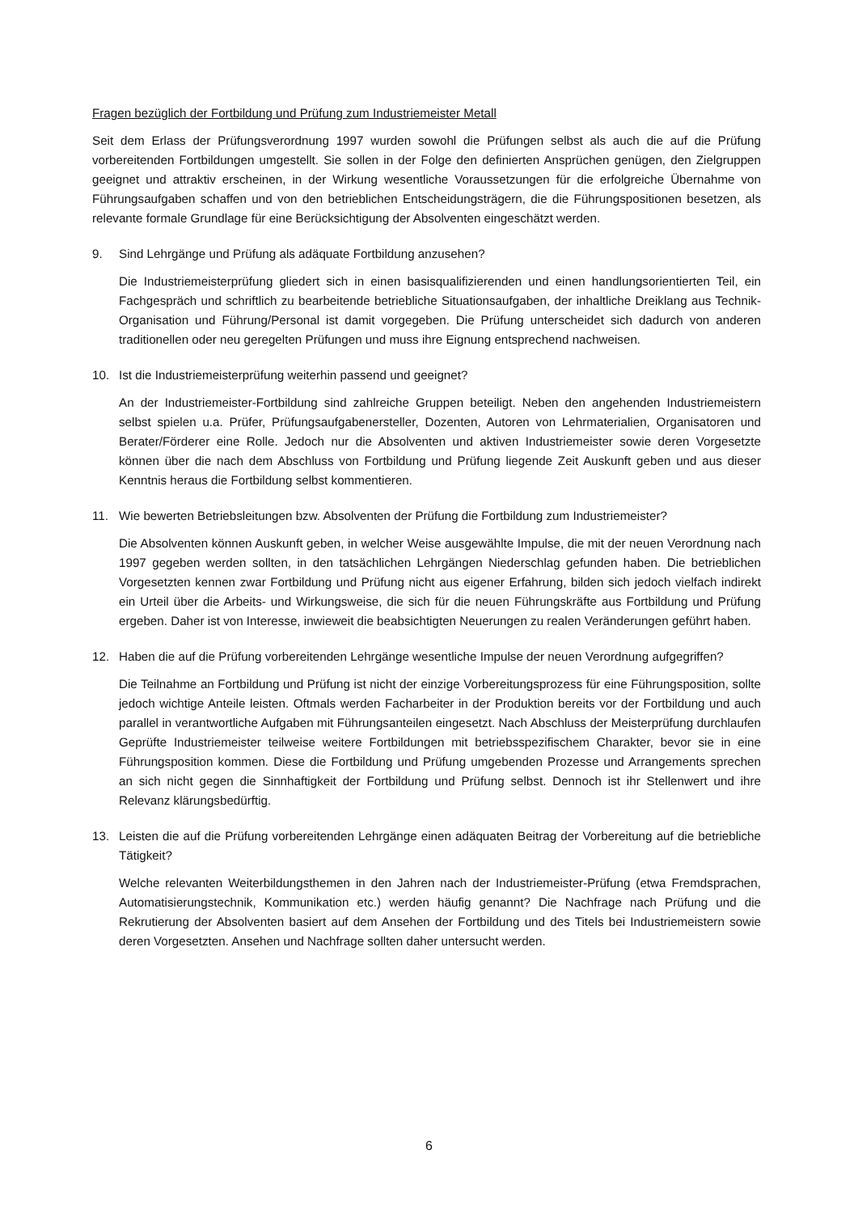Fragen bezüglich der Fortbildung und Prüfung zum Industriemeister Metall
Seit dem Erlass der Prüfungsverordnung 1997 wurden sowohl die Prüfungen selbst als auch die auf die Prüfung vorbereitenden Fortbildungen umgestellt. Sie sollen in der Folge den definierten Ansprüchen genügen, den Zielgruppen geeignet und attraktiv erscheinen, in der Wirkung wesentliche Voraussetzungen für die erfolgreiche Übernahme von Führungsaufgaben schaffen und von den betrieblichen Entscheidungsträgern, die die Führungspositionen besetzen, als relevante formale Grundlage für eine Berücksichtigung der Absolventen eingeschätzt werden.
9. Sind Lehrgänge und Prüfung als adäquate Fortbildung anzusehen?
Die Industriemeisterprüfung gliedert sich in einen basisqualifizierenden und einen handlungsorientierten Teil, ein Fachgespräch und schriftlich zu bearbeitende betriebliche Situationsaufgaben, der inhaltliche Dreiklang aus Technik- Organisation und Führung/Personal ist damit vorgegeben. Die Prüfung unterscheidet sich dadurch von anderen traditionellen oder neu geregelten Prüfungen und muss ihre Eignung entsprechend nachweisen.
10. Ist die Industriemeisterprüfung weiterhin passend und geeignet?
An der Industriemeister-Fortbildung sind zahlreiche Gruppen beteiligt. Neben den angehenden Industriemeistern selbst spielen u.a. Prüfer, Prüfungsaufgabenersteller, Dozenten, Autoren von Lehrmaterialien, Organisatoren und Berater/Förderer eine Rolle. Jedoch nur die Absolventen und aktiven Industriemeister sowie deren Vorgesetzte können über die nach dem Abschluss von Fortbildung und Prüfung liegende Zeit Auskunft geben und aus dieser Kenntnis heraus die Fortbildung selbst kommentieren.
11. Wie bewerten Betriebsleitungen bzw. Absolventen der Prüfung die Fortbildung zum Industriemeister?
Die Absolventen können Auskunft geben, in welcher Weise ausgewählte Impulse, die mit der neuen Verordnung nach 1997 gegeben werden sollten, in den tatsächlichen Lehrgängen Niederschlag gefunden haben. Die betrieblichen Vorgesetzten kennen zwar Fortbildung und Prüfung nicht aus eigener Erfahrung, bilden sich jedoch vielfach indirekt ein Urteil über die Arbeits- und Wirkungsweise, die sich für die neuen Führungskräfte aus Fortbildung und Prüfung ergeben. Daher ist von Interesse, inwieweit die beabsichtigten Neuerungen zu realen Veränderungen geführt haben.
12. Haben die auf die Prüfung vorbereitenden Lehrgänge wesentliche Impulse der neuen Verordnung aufgegriffen?
Die Teilnahme an Fortbildung und Prüfung ist nicht der einzige Vorbereitungsprozess für eine Führungsposition, sollte jedoch wichtige Anteile leisten. Oftmals werden Facharbeiter in der Produktion bereits vor der Fortbildung und auch parallel in verantwortliche Aufgaben mit Führungsanteilen eingesetzt. Nach Abschluss der Meisterprüfung durchlaufen Geprüfte Industriemeister teilweise weitere Fortbildungen mit betriebsspezifischem Charakter, bevor sie in eine Führungsposition kommen. Diese die Fortbildung und Prüfung umgebenden Prozesse und Arrangements sprechen an sich nicht gegen die Sinnhaftigkeit der Fortbildung und Prüfung selbst. Dennoch ist ihr Stellenwert und ihre Relevanz klärungsbedürftig.
13. Leisten die auf die Prüfung vorbereitenden Lehrgänge einen adäquaten Beitrag der Vorbereitung auf die betriebliche Tätigkeit?
Welche relevanten Weiterbildungsthemen in den Jahren nach der Industriemeister-Prüfung (etwa Fremdsprachen, Automatisierungstechnik, Kommunikation etc.) werden häufig genannt? Die Nachfrage nach Prüfung und die Rekrutierung der Absolventen basiert auf dem Ansehen der Fortbildung und des Titels bei Industriemeistern sowie deren Vorgesetzten. Ansehen und Nachfrage sollten daher untersucht werden.
6